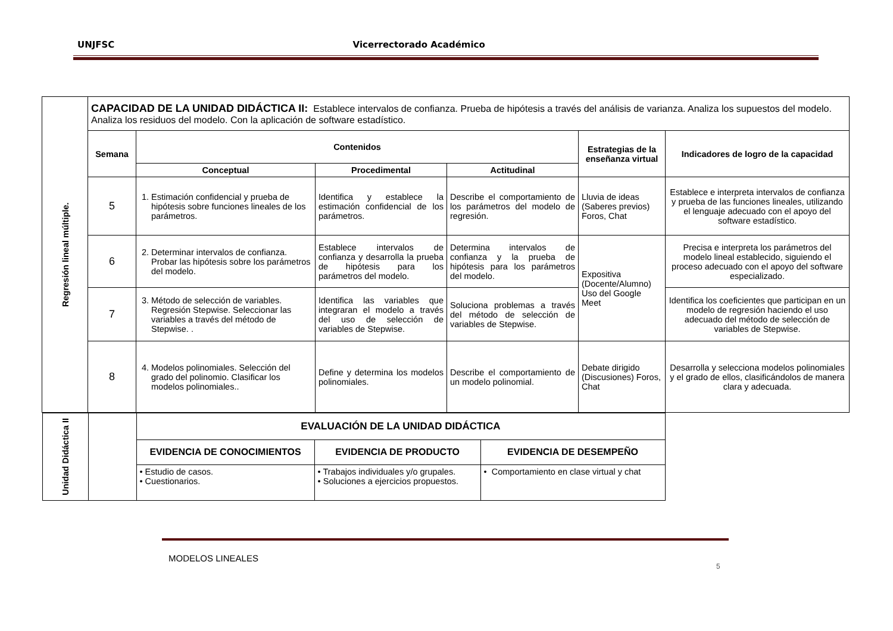UNJFSC Vicerrectorado Académico
| Regresión lineal múltiple. | CAPACIDAD DE LA UNIDAD DIDÁCTICA II: Establece intervalos de confianza. Prueba de hipótesis a través del análisis de varianza. Analiza los supuestos del modelo. Analiza los residuos del modelo. Con la aplicación de software estadístico. | | | | | |
| | Semana | Contenidos | | | Estrategias de la enseñanza virtual | Indicadores de logro de la capacidad |
| | | Conceptual | Procedimental | Actitudinal | | |
| | 5 | 1. Estimación confidencial y prueba de hipótesis sobre funciones lineales de los parámetros. | Identifica y establece la estimación confidencial de los parámetros. | Describe el comportamiento de los parámetros del modelo de regresión. | Lluvia de ideas (Saberes previos) Foros, Chat | Establece e interpreta intervalos de confianza y prueba de las funciones lineales, utilizando el lenguaje adecuado con el apoyo del software estadístico. |
| | 6 | 2. Determinar intervalos de confianza. Probar las hipótesis sobre los parámetros del modelo. | Establece intervalos de confianza y desarrolla la prueba de hipótesis para los parámetros del modelo. | Determina intervalos de confianza y la prueba de hipótesis para los parámetros del modelo. | Expositiva (Docente/Alumno) Uso del Google Meet | Precisa e interpreta los parámetros del modelo lineal establecido, siguiendo el proceso adecuado con el apoyo del software especializado. |
| | 7 | 3. Método de selección de variables. Regresión Stepwise. Seleccionar las variables a través del método de Stepwise. . | Identifica las variables que integraran el modelo a través del uso de selección de variables de Stepwise. | Soluciona problemas a través del método de selección de variables de Stepwise. | | Identifica los coeficientes que participan en un modelo de regresión haciendo el uso adecuado del método de selección de variables de Stepwise. |
| | 8 | 4. Modelos polinomiales. Selección del grado del polinomio. Clasificar los modelos polinomiales.. | Define y determina los modelos polinomiales. | Describe el comportamiento de un modelo polinomial. | Debate dirigido (Discusiones) Foros, Chat | Desarrolla y selecciona modelos polinomiales y el grado de ellos, clasificándolos de manera clara y adecuada. |
| / Unidad Didáctica II / / EVALUACIÓN DE LA UNIDAD DIDÁCTICA / / / / / / EVIDENCIA DE CONOCIMIENTOS / EVIDENCIA DE PRODUCTO / EVIDENCIA DE DESEMPEÑO / / / / • Estudio de casos. • Cuestionarios. / • Trabajos individuales y/o grupales. • Soluciones a ejercicios propuestos. / • Comportamiento en clase virtual y chat / | | | | | | |
MODELOS LINEALES
5